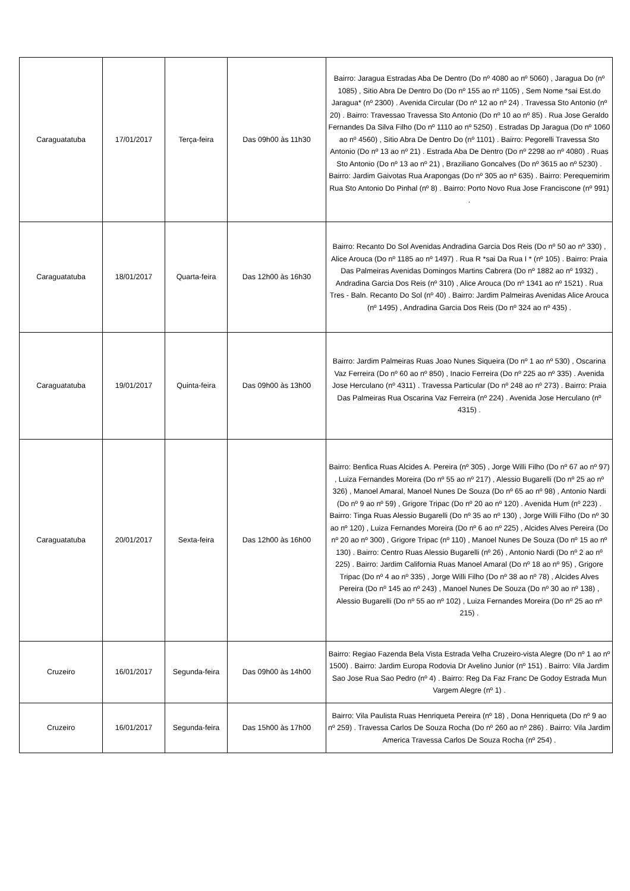| Caraguatatuba | 17/01/2017 | Terça-feira | Das 09h00 às 11h30 | Bairro: Jaragua Estradas Aba De Dentro (Do nº 4080 ao nº 5060) , Jaragua Do (nº 1085) , Sitio Abra De Dentro Do (Do nº 155 ao nº 1105) , Sem Nome *sai Est.do Jaragua* (nº 2300) . Avenida Circular (Do nº 12 ao nº 24) . Travessa Sto Antonio (nº 20) . Bairro: Travessao Travessa Sto Antonio (Do nº 10 ao nº 85) . Rua Jose Geraldo Fernandes Da Silva Filho (Do nº 1110 ao nº 5250) . Estradas Dp Jaragua (Do nº 1060 ao nº 4560) , Sitio Abra De Dentro Do (nº 1101) . Bairro: Pegorelli Travessa Sto Antonio (Do nº 13 ao nº 21) . Estrada Aba De Dentro (Do nº 2298 ao nº 4080) . Ruas Sto Antonio (Do nº 13 ao nº 21) , Braziliano Goncalves (Do nº 3615 ao nº 5230) . Bairro: Jardim Gaivotas Rua Arapongas (Do nº 305 ao nº 635) . Bairro: Perequemirim Rua Sto Antonio Do Pinhal (nº 8) . Bairro: Porto Novo Rua Jose Franciscone (nº 991) . |
| Caraguatatuba | 18/01/2017 | Quarta-feira | Das 12h00 às 16h30 | Bairro: Recanto Do Sol Avenidas Andradina Garcia Dos Reis (Do nº 50 ao nº 330) , Alice Arouca (Do nº 1185 ao nº 1497) . Rua R *sai Da Rua I * (nº 105) . Bairro: Praia Das Palmeiras Avenidas Domingos Martins Cabrera (Do nº 1882 ao nº 1932) , Andradina Garcia Dos Reis (nº 310) , Alice Arouca (Do nº 1341 ao nº 1521) . Rua Tres - Baln. Recanto Do Sol (nº 40) . Bairro: Jardim Palmeiras Avenidas Alice Arouca (nº 1495) , Andradina Garcia Dos Reis (Do nº 324 ao nº 435) . |
| Caraguatatuba | 19/01/2017 | Quinta-feira | Das 09h00 às 13h00 | Bairro: Jardim Palmeiras Ruas Joao Nunes Siqueira (Do nº 1 ao nº 530) , Oscarina Vaz Ferreira (Do nº 60 ao nº 850) , Inacio Ferreira (Do nº 225 ao nº 335) . Avenida Jose Herculano (nº 4311) . Travessa Particular (Do nº 248 ao nº 273) . Bairro: Praia Das Palmeiras Rua Oscarina Vaz Ferreira (nº 224) . Avenida Jose Herculano (nº 4315) . |
| Caraguatatuba | 20/01/2017 | Sexta-feira | Das 12h00 às 16h00 | Bairro: Benfica Ruas Alcides A. Pereira (nº 305) , Jorge Willi Filho (Do nº 67 ao nº 97) , Luiza Fernandes Moreira (Do nº 55 ao nº 217) , Alessio Bugarelli (Do nº 25 ao nº 326) , Manoel Amaral, Manoel Nunes De Souza (Do nº 65 ao nº 98) , Antonio Nardi (Do nº 9 ao nº 59) , Grigore Tripac (Do nº 20 ao nº 120) . Avenida Hum (nº 223) . Bairro: Tinga Ruas Alessio Bugarelli (Do nº 35 ao nº 130) , Jorge Willi Filho (Do nº 30 ao nº 120) , Luiza Fernandes Moreira (Do nº 6 ao nº 225) , Alcides Alves Pereira (Do nº 20 ao nº 300) , Grigore Tripac (nº 110) , Manoel Nunes De Souza (Do nº 15 ao nº 130) . Bairro: Centro Ruas Alessio Bugarelli (nº 26) , Antonio Nardi (Do nº 2 ao nº 225) . Bairro: Jardim California Ruas Manoel Amaral (Do nº 18 ao nº 95) , Grigore Tripac (Do nº 4 ao nº 335) , Jorge Willi Filho (Do nº 38 ao nº 78) , Alcides Alves Pereira (Do nº 145 ao nº 243) , Manoel Nunes De Souza (Do nº 30 ao nº 138) , Alessio Bugarelli (Do nº 55 ao nº 102) , Luiza Fernandes Moreira (Do nº 25 ao nº 215) . |
| Cruzeiro | 16/01/2017 | Segunda-feira | Das 09h00 às 14h00 | Bairro: Regiao Fazenda Bela Vista Estrada Velha Cruzeiro-vista Alegre (Do nº 1 ao nº 1500) . Bairro: Jardim Europa Rodovia Dr Avelino Junior (nº 151) . Bairro: Vila Jardim Sao Jose Rua Sao Pedro (nº 4) . Bairro: Reg Da Faz Franc De Godoy Estrada Mun Vargem Alegre (nº 1) . |
| Cruzeiro | 16/01/2017 | Segunda-feira | Das 15h00 às 17h00 | Bairro: Vila Paulista Ruas Henriqueta Pereira (nº 18) , Dona Henriqueta (Do nº 9 ao nº 259) . Travessa Carlos De Souza Rocha (Do nº 260 ao nº 286) . Bairro: Vila Jardim America Travessa Carlos De Souza Rocha (nº 254) . |